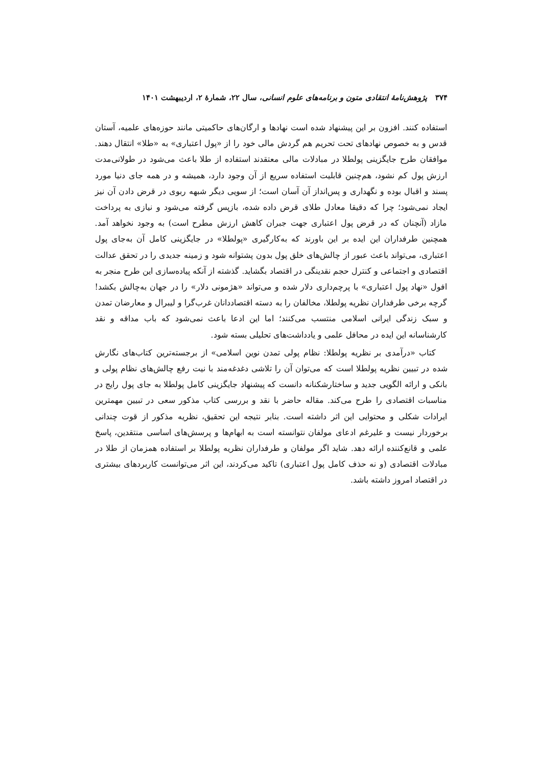۳۷۴ پژوهش‌نامهٔ انتقادی متون و برنامه‌های علوم انسانی، سال ۲۲، شمارهٔ ۲، اردیبهشت ۱۴۰۱
استفاده کنند. افزون بر این پیشنهاد شده است نهادها و ارگان‌های حاکمیتی مانند حوزه‌های علمیه، آستان قدس و به خصوص نهادهای تحت تحریم هم گردش مالی خود را از «پول اعتباری» به «طلا» انتقال دهند. موافقان طرح جایگزینی پولطلا در مبادلات مالی معتقدند استفاده از طلا باعث می‌شود در طولانی‌مدت ارزش پول کم نشود، هم‌چنین قابلیت استفاده سریع از آن وجود دارد، همیشه و در همه جای دنیا مورد پسند و اقبال بوده و نگهداری و پس‌انداز آن آسان است؛ از سویی دیگر شبهه ربوی در قرض دادن آن نیز ایجاد نمی‌شود؛ چرا که دقیقا معادل طلای قرض داده شده، بازپس گرفته می‌شود و نیازی به پرداخت مازاد (آنچنان که در قرض پول اعتباری جهت جبران کاهش ارزش مطرح است) به وجود نخواهد آمد. همچنین طرفداران این ایده بر این باورند که به‌کارگیری «پولطلا» در جایگزینی کامل آن به‌جای پول اعتباری، می‌تواند باعث عبور از چالش‌های خلق پول بدون پشتوانه شود و زمینه جدیدی را در تحقق عدالت اقتصادی و اجتماعی و کنترل حجم نقدینگی در اقتصاد بگشاید. گذشته از آنکه پیاده‌سازی این طرح منجر به افول «نهاد پول اعتباری» با پرچم‌داری دلار شده و می‌تواند «هژمونی دلار» را در جهان به‌چالش بکشد! گرچه برخی طرفداران نظریه پولطلا، مخالفان را به دسته اقتصاددانان غرب‌گرا و لیبرال و معارضان تمدن و سبک زندگی ایرانی اسلامی منتسب می‌کنند؛ اما این ادعا باعث نمی‌شود که باب مداقه و نقد کارشناسانه این ایده در محافل علمی و یادداشت‌های تحلیلی بسته شود.
کتاب «درآمدی بر نظریه پولطلا: نظام پولی تمدن نوین اسلامی» از برجسته‌ترین کتاب‌های نگارش شده در تبیین نظریه پولطلا است که می‌توان آن را تلاشی دغدغه‌مند با نیت رفع چالش‌های نظام پولی و بانکی و ارائه الگویی جدید و ساختارشکنانه دانست که پیشنهاد جایگزینی کامل پولطلا به جای پول رایج در مناسبات اقتصادی را طرح می‌کند. مقاله حاضر با نقد و بررسی کتاب مذکور سعی در تبیین مهمترین ایرادات شکلی و محتوایی این اثر داشته است. بنابر نتیجه این تحقیق، نظریه مذکور از قوت چندانی برخوردار نیست و علیرغم ادعای مولفان نتوانسته است به ابهام‌ها و پرسش‌های اساسی منتقدین، پاسخ علمی و قانع‌کننده ارائه دهد. شاید اگر مولفان و طرفداران نظریه پولطلا بر استفاده همزمان از طلا در مبادلات اقتصادی (و نه حذف کامل پول اعتباری) تاکید می‌کردند، این اثر می‌توانست کاربردهای بیشتری در اقتصاد امروز داشته باشد.